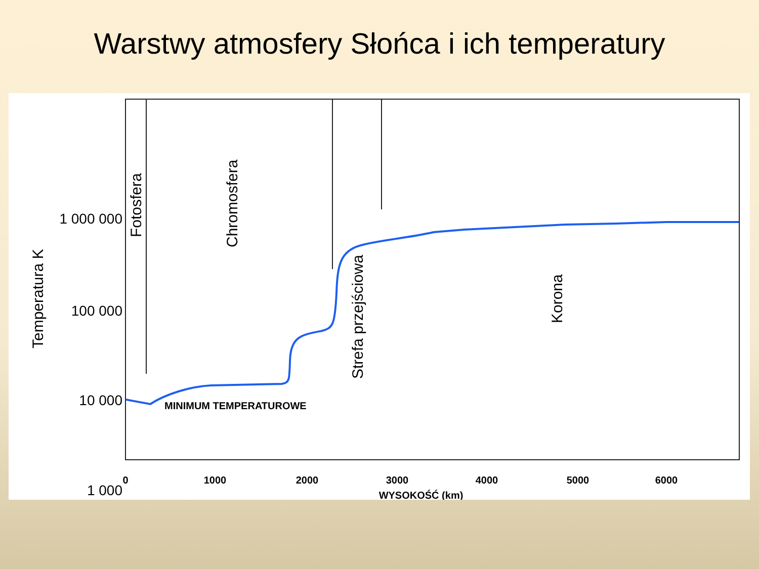Warstwy atmosfery Słońca i ich temperatury
1 000 000
100 000
10 000
1 000
0
1000
2000
3000
4000
5000
6000
WYSOKOŚĆ (km)
MINIMUM TEMPERATUROWE
Temperatura K
Fotosfera
Chromosfera
Strefa przejściowa
Korona